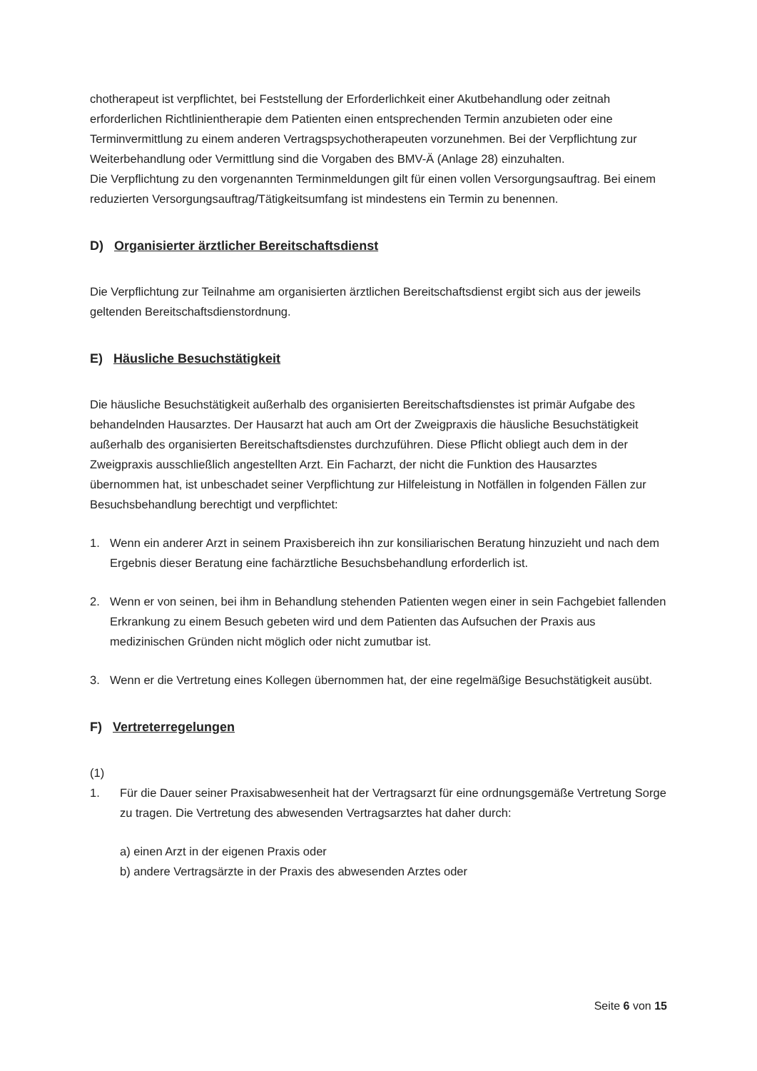chotherapeut ist verpflichtet, bei Feststellung der Erforderlichkeit einer Akutbehandlung oder zeitnah erforderlichen Richtlinientherapie dem Patienten einen entsprechenden Termin anzubieten oder eine Terminvermittlung zu einem anderen Vertragspsychotherapeuten vorzunehmen. Bei der Verpflichtung zur Weiterbehandlung oder Vermittlung sind die Vorgaben des BMV-Ä (Anlage 28) einzuhalten.
Die Verpflichtung zu den vorgenannten Terminmeldungen gilt für einen vollen Versorgungsauftrag. Bei einem reduzierten Versorgungsauftrag/Tätigkeitsumfang ist mindestens ein Termin zu benennen.
D) Organisierter ärztlicher Bereitschaftsdienst
Die Verpflichtung zur Teilnahme am organisierten ärztlichen Bereitschaftsdienst ergibt sich aus der jeweils geltenden Bereitschaftsdienstordnung.
E) Häusliche Besuchstätigkeit
Die häusliche Besuchstätigkeit außerhalb des organisierten Bereitschaftsdienstes ist primär Aufgabe des behandelnden Hausarztes. Der Hausarzt hat auch am Ort der Zweigpraxis die häusliche Besuchstätigkeit außerhalb des organisierten Bereitschaftsdienstes durchzuführen. Diese Pflicht obliegt auch dem in der Zweigpraxis ausschließlich angestellten Arzt. Ein Facharzt, der nicht die Funktion des Hausarztes übernommen hat, ist unbeschadet seiner Verpflichtung zur Hilfeleistung in Notfällen in folgenden Fällen zur Besuchsbehandlung berechtigt und verpflichtet:
1. Wenn ein anderer Arzt in seinem Praxisbereich ihn zur konsiliarischen Beratung hinzuzieht und nach dem Ergebnis dieser Beratung eine fachärztliche Besuchsbehandlung erforderlich ist.
2. Wenn er von seinen, bei ihm in Behandlung stehenden Patienten wegen einer in sein Fachgebiet fallenden Erkrankung zu einem Besuch gebeten wird und dem Patienten das Aufsuchen der Praxis aus medizinischen Gründen nicht möglich oder nicht zumutbar ist.
3. Wenn er die Vertretung eines Kollegen übernommen hat, der eine regelmäßige Besuchstätigkeit ausübt.
F) Vertreterregelungen
(1)
1. Für die Dauer seiner Praxisabwesenheit hat der Vertragsarzt für eine ordnungsgemäße Vertretung Sorge zu tragen. Die Vertretung des abwesenden Vertragsarztes hat daher durch:
a) einen Arzt in der eigenen Praxis oder
b) andere Vertragsärzte in der Praxis des abwesenden Arztes oder
Seite 6 von 15